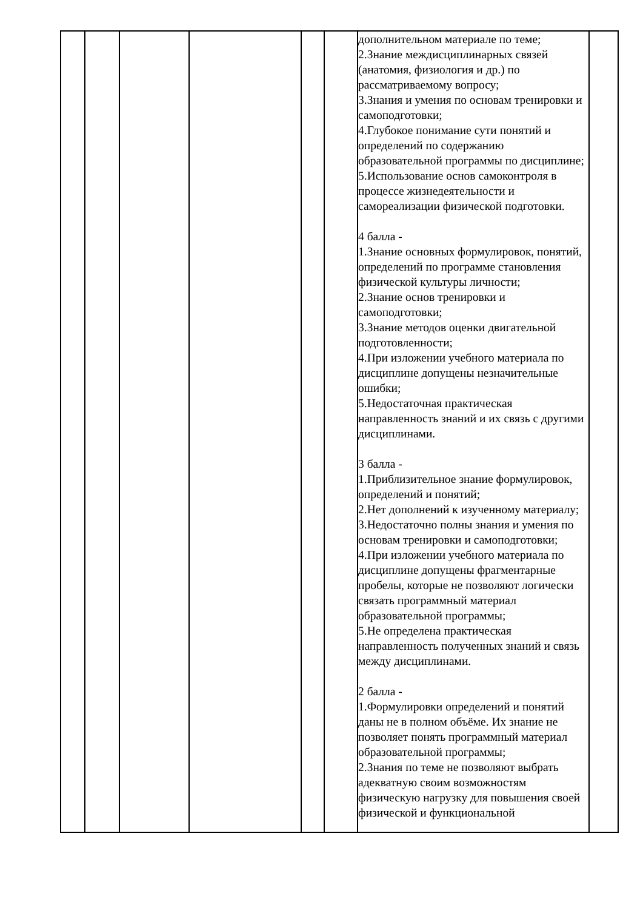| | | | | | | дополнительном материале по теме; 2.Знание междисциплинарных связей (анатомия, физиология и др.) по рассматриваемому вопросу; 3.Знания и умения по основам тренировки и самоподготовки; 4.Глубокое понимание сути понятий и определений по содержанию образовательной программы по дисциплине; 5.Использование основ самоконтроля в процессе жизнедеятельности и самореализации физической подготовки. 4 балла - 1.Знание основных формулировок, понятий, определений по программе становления физической культуры личности; 2.Знание основ тренировки и самоподготовки; 3.Знание методов оценки двигательной подготовленности; 4.При изложении учебного материала по дисциплине допущены незначительные ошибки; 5.Недостаточная практическая направленность знаний и их связь с другими дисциплинами. 3 балла - 1.Приблизительное знание формулировок, определений и понятий; 2.Нет дополнений к изученному материалу; 3.Недостаточно полны знания и умения по основам тренировки и самоподготовки; 4.При изложении учебного материала по дисциплине допущены фрагментарные пробелы, которые не позволяют логически связать программный материал образовательной программы; 5.Не определена практическая направленность полученных знаний и связь между дисциплинами. 2 балла - 1.Формулировки определений и понятий даны не в полном объёме. Их знание не позволяет понять программный материал образовательной программы; 2.Знания по теме не позволяют выбрать адекватную своим возможностям физическую нагрузку для повышения своей физической и функциональной | |